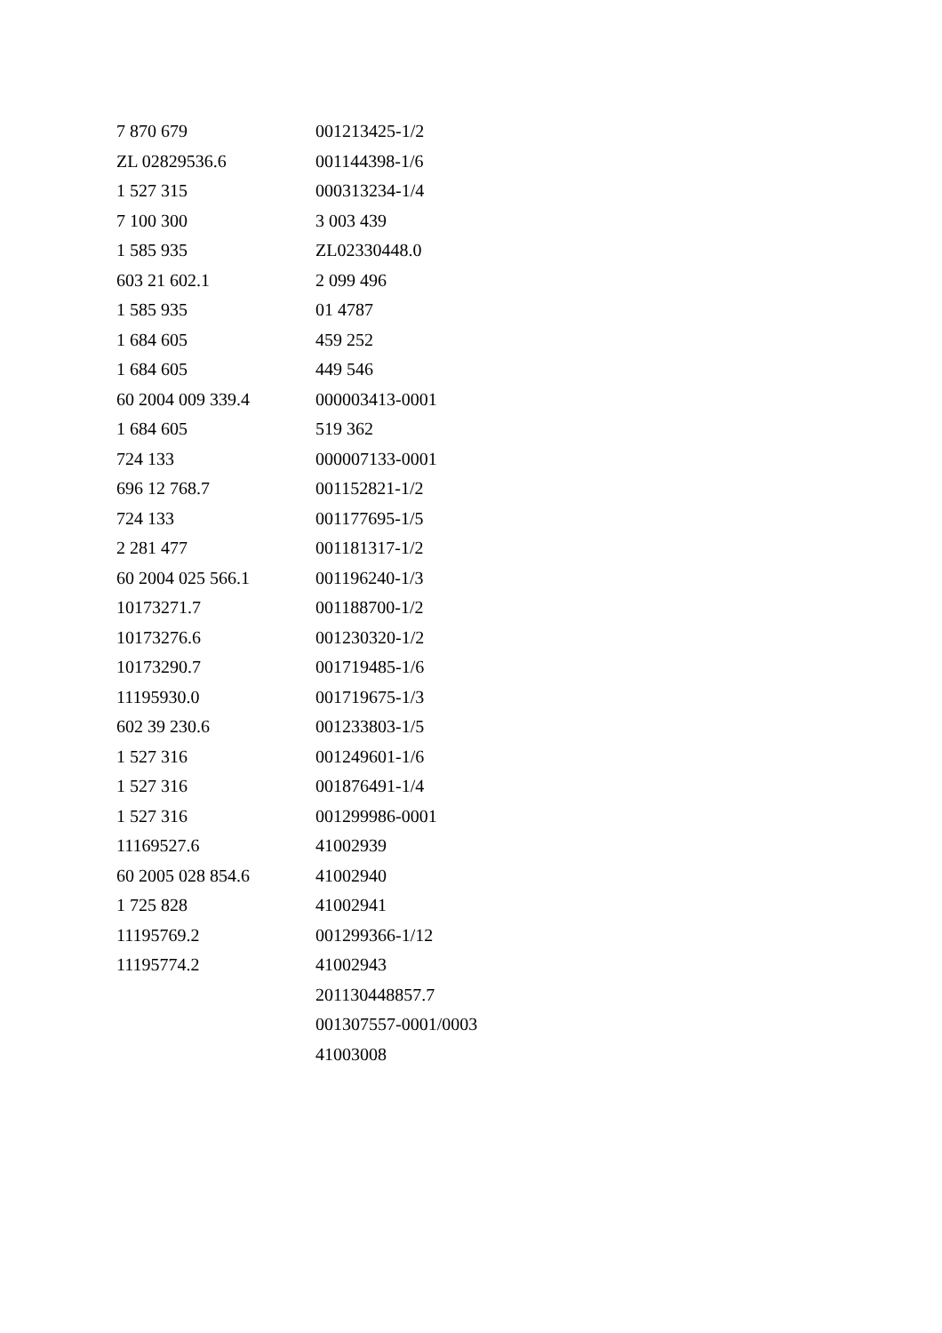| 7 870 679 | 001213425-1/2 |
| ZL 02829536.6 | 001144398-1/6 |
| 1 527 315 | 000313234-1/4 |
| 7 100 300 | 3 003 439 |
| 1 585 935 | ZL02330448.0 |
| 603 21 602.1 | 2 099 496 |
| 1 585 935 | 01 4787 |
| 1 684 605 | 459 252 |
| 1 684 605 | 449 546 |
| 60 2004 009 339.4 | 000003413-0001 |
| 1 684 605 | 519 362 |
| 724 133 | 000007133-0001 |
| 696 12 768.7 | 001152821-1/2 |
| 724 133 | 001177695-1/5 |
| 2 281 477 | 001181317-1/2 |
| 60 2004 025 566.1 | 001196240-1/3 |
| 10173271.7 | 001188700-1/2 |
| 10173276.6 | 001230320-1/2 |
| 10173290.7 | 001719485-1/6 |
| 11195930.0 | 001719675-1/3 |
| 602 39 230.6 | 001233803-1/5 |
| 1 527 316 | 001249601-1/6 |
| 1 527 316 | 001876491-1/4 |
| 1 527 316 | 001299986-0001 |
| 11169527.6 | 41002939 |
| 60 2005 028 854.6 | 41002940 |
| 1 725 828 | 41002941 |
| 11195769.2 | 001299366-1/12 |
| 11195774.2 | 41002943 |
| | 201130448857.7 |
| | 001307557-0001/0003 |
| | 41003008 |